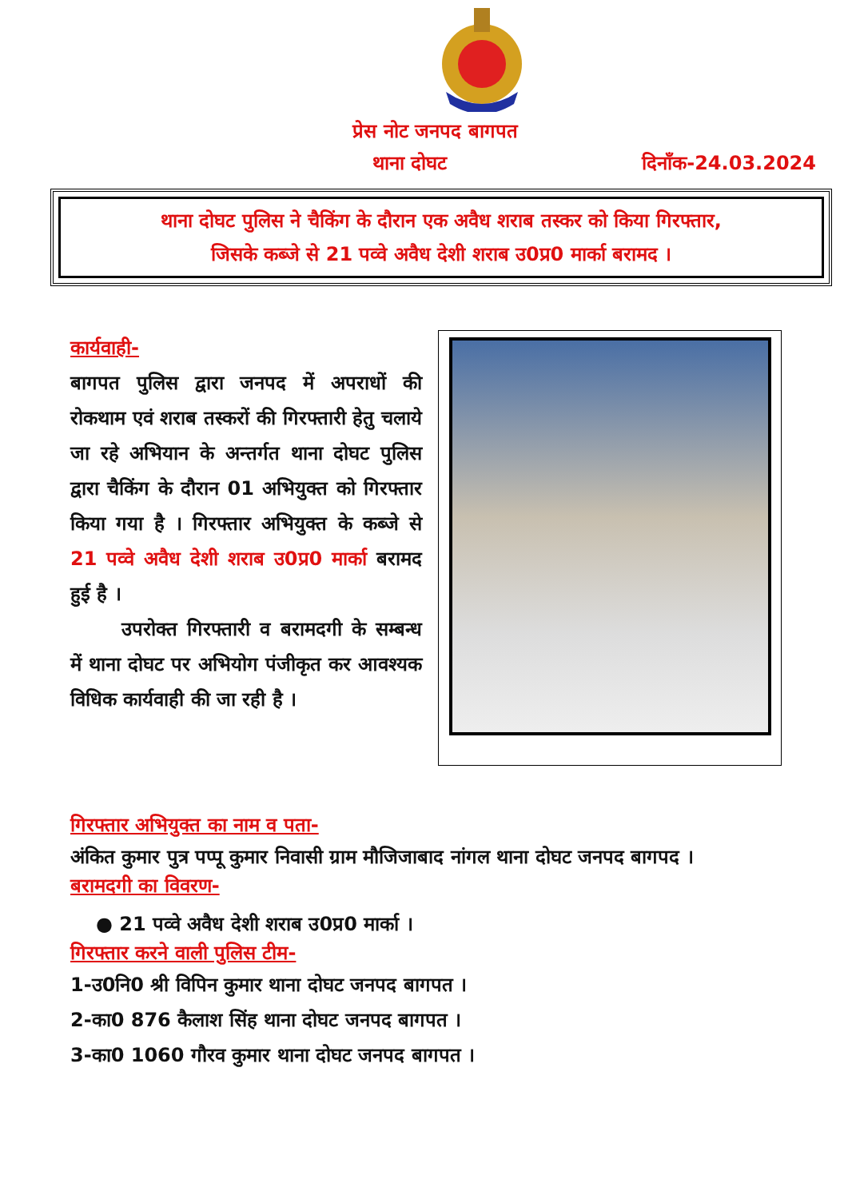प्रेस नोट जनपद बागपत
थाना दोघट दिनाँक-24.03.2024
थाना दोघट पुलिस ने चैकिंग के दौरान एक अवैध शराब तस्कर को किया गिरफ्तार,
जिसके कब्जे से 21 पव्वे अवैध देशी शराब उ0प्र0 मार्का बरामद ।
कार्यवाही-
बागपत पुलिस द्वारा जनपद में अपराधों की रोकथाम एवं शराब तस्करों की गिरफ्तारी हेतु चलाये जा रहे अभियान के अन्तर्गत थाना दोघट पुलिस द्वारा चैकिंग के दौरान 01 अभियुक्त को गिरफ्तार किया गया है । गिरफ्तार अभियुक्त के कब्जे से 21 पव्वे अवैध देशी शराब उ0प्र0 मार्का बरामद हुई है ।
उपरोक्त गिरफ्तारी व बरामदगी के सम्बन्ध में थाना दोघट पर अभियोग पंजीकृत कर आवश्यक विधिक कार्यवाही की जा रही है ।
गिरफ्तार अभियुक्त का नाम व पता-
अंकित कुमार पुत्र पप्पू कुमार निवासी ग्राम मौजिजाबाद नांगल थाना दोघट जनपद बागपद ।
बरामदगी का विवरण-
● 21 पव्वे अवैध देशी शराब उ0प्र0 मार्का ।
गिरफ्तार करने वाली पुलिस टीम-
1-उ0नि0 श्री विपिन कुमार थाना दोघट जनपद बागपत ।
2-का0 876 कैलाश सिंह थाना दोघट जनपद बागपत ।
3-का0 1060 गौरव कुमार थाना दोघट जनपद बागपत ।